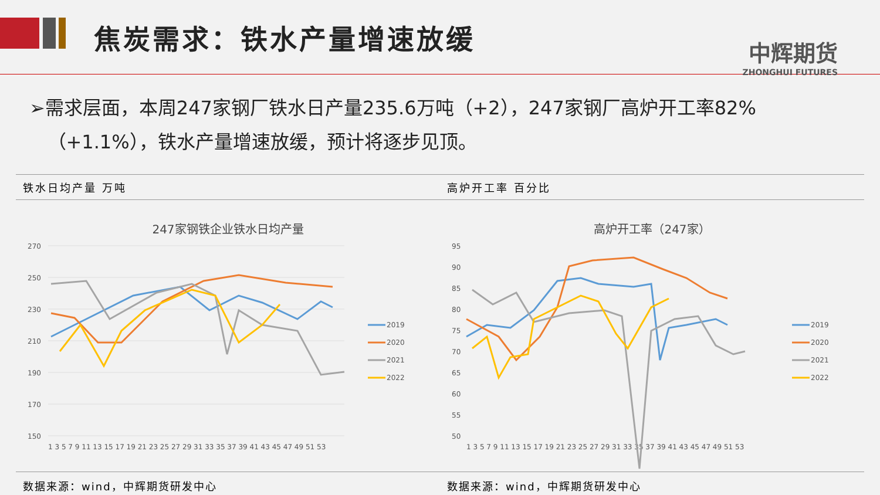焦炭需求：铁水产量增速放缓
中辉期货
ZHONGHUI FUTURES
➢需求层面，本周247家钢厂铁水日产量235.6万吨（+2），247家钢厂高炉开工率82%
（+1.1%），铁水产量增速放缓，预计将逐步见顶。
铁水日均产量 万吨
247家钢铁企业铁水日均产量
270
250
230
210
190
170
150
1 3 5 7 9 11 13 15 17 19 21 23 25 27 29 31 33 35 37 39 41 43 45 47 49 51 53
2019
2020
2021
2022
数据来源：wind，中辉期货研发中心
高炉开工率 百分比
高炉开工率（247家）
95
90
85
80
75
70
65
60
55
50
1 3 5 7 9 11 13 15 17 19 21 23 25 27 29 31 33 35 37 39 41 43 45 47 49 51 53
2019
2020
2021
2022
数据来源：wind，中辉期货研发中心